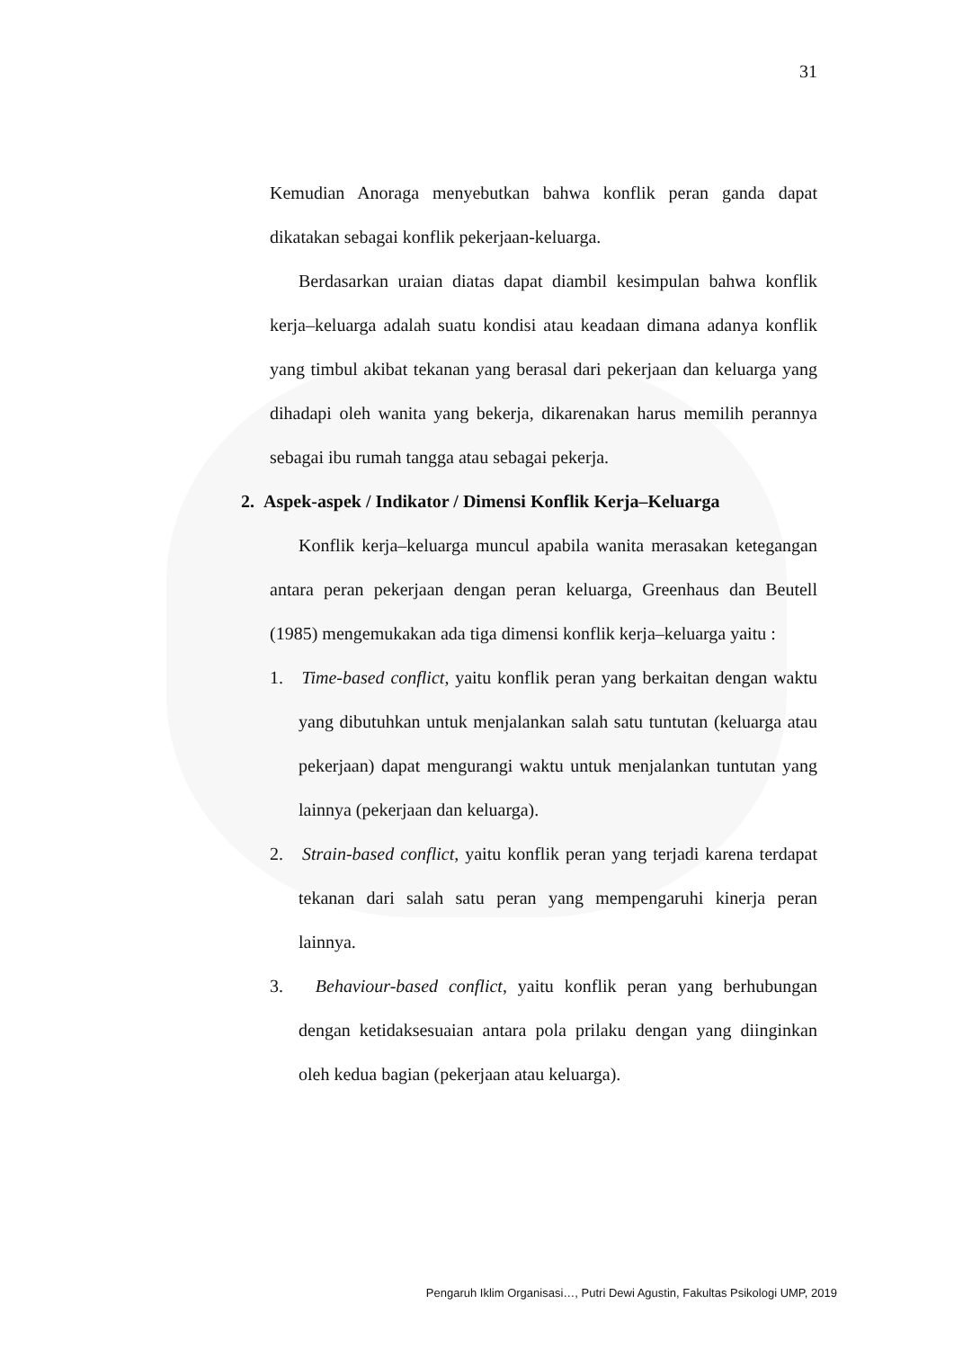31
Kemudian Anoraga menyebutkan bahwa konflik peran ganda dapat dikatakan sebagai konflik pekerjaan-keluarga.
Berdasarkan uraian diatas dapat diambil kesimpulan bahwa konflik kerja–keluarga adalah suatu kondisi atau keadaan dimana adanya konflik yang timbul akibat tekanan yang berasal dari pekerjaan dan keluarga yang dihadapi oleh wanita yang bekerja, dikarenakan harus memilih perannya sebagai ibu rumah tangga atau sebagai pekerja.
2. Aspek-aspek / Indikator / Dimensi Konflik Kerja–Keluarga
Konflik kerja–keluarga muncul apabila wanita merasakan ketegangan antara peran pekerjaan dengan peran keluarga, Greenhaus dan Beutell (1985) mengemukakan ada tiga dimensi konflik kerja–keluarga yaitu :
1. Time-based conflict, yaitu konflik peran yang berkaitan dengan waktu yang dibutuhkan untuk menjalankan salah satu tuntutan (keluarga atau pekerjaan) dapat mengurangi waktu untuk menjalankan tuntutan yang lainnya (pekerjaan dan keluarga).
2. Strain-based conflict, yaitu konflik peran yang terjadi karena terdapat tekanan dari salah satu peran yang mempengaruhi kinerja peran lainnya.
3. Behaviour-based conflict, yaitu konflik peran yang berhubungan dengan ketidaksesuaian antara pola prilaku dengan yang diinginkan oleh kedua bagian (pekerjaan atau keluarga).
Pengaruh Iklim Organisasi…, Putri Dewi Agustin, Fakultas Psikologi UMP, 2019